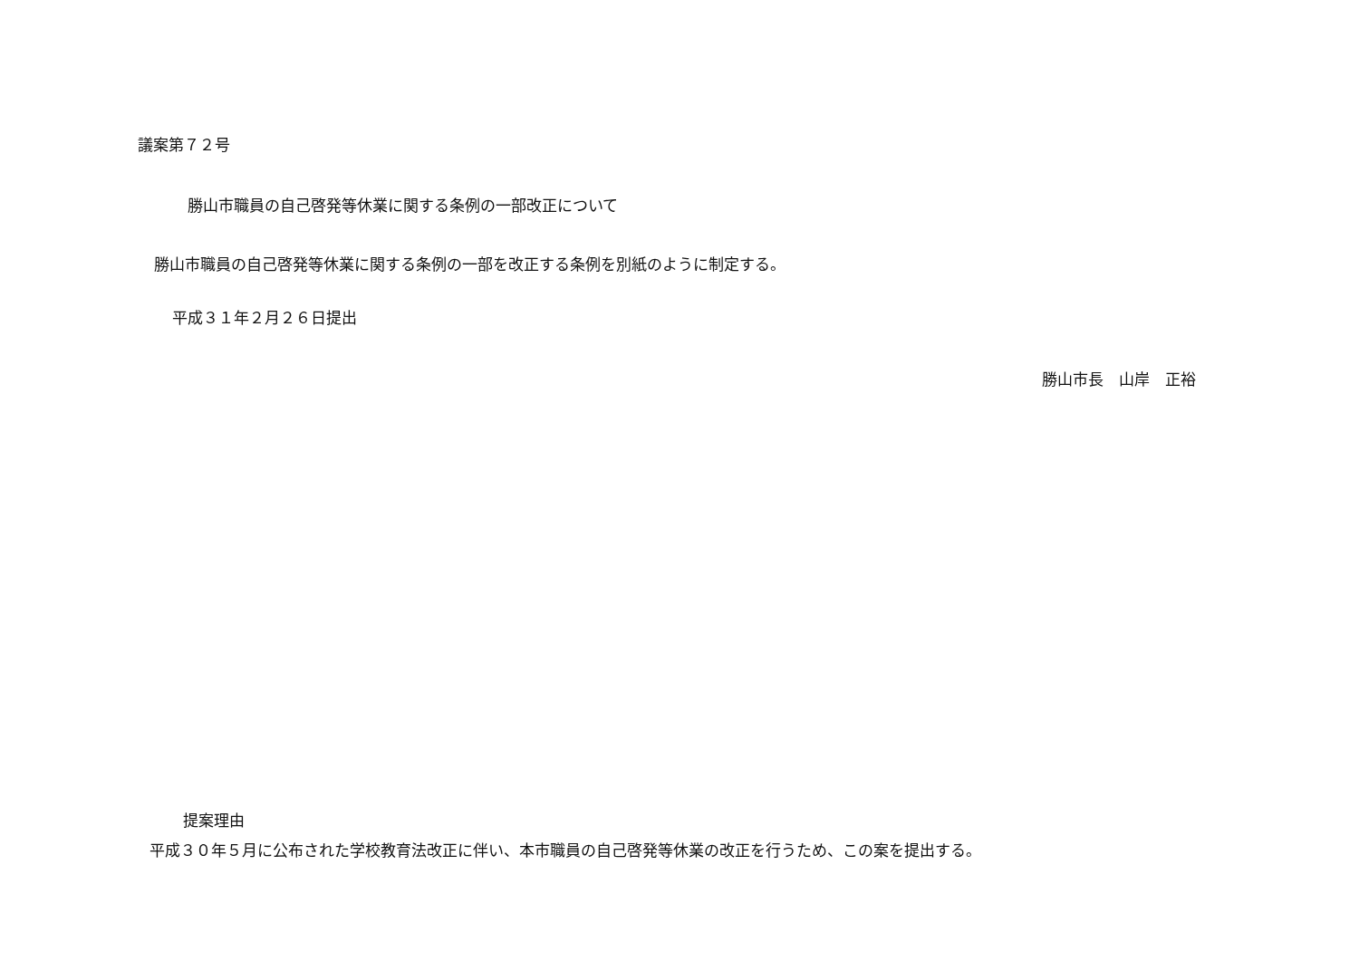議案第７２号
勝山市職員の自己啓発等休業に関する条例の一部改正について
勝山市職員の自己啓発等休業に関する条例の一部を改正する条例を別紙のように制定する。
平成３１年２月２６日提出
勝山市長　山岸　正裕
提案理由
平成３０年５月に公布された学校教育法改正に伴い、本市職員の自己啓発等休業の改正を行うため、この案を提出する。